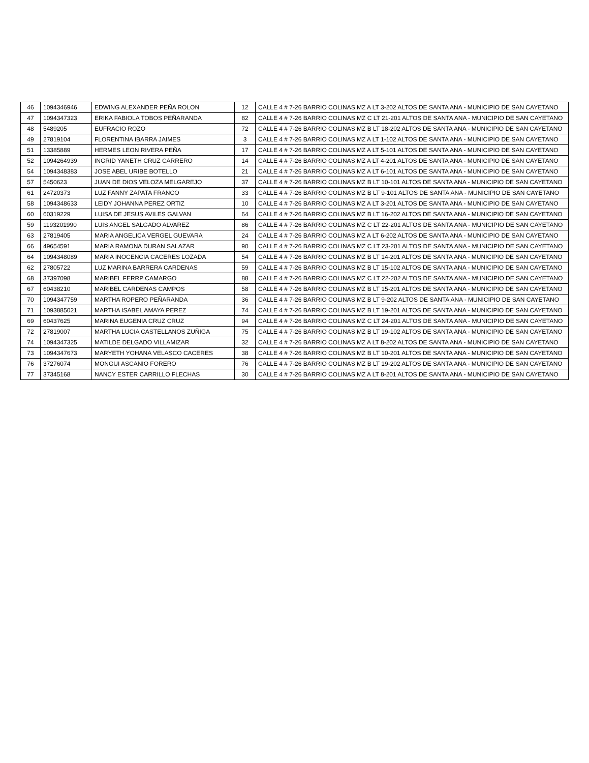| 46 | 1094346946 | EDWING ALEXANDER PEÑA ROLON | 12 | CALLE 4 # 7-26 BARRIO COLINAS MZ A LT 3-202 ALTOS DE SANTA ANA - MUNICIPIO DE SAN CAYETANO |
| 47 | 1094347323 | ERIKA FABIOLA TOBOS PEÑARANDA | 82 | CALLE 4 # 7-26 BARRIO COLINAS MZ C LT 21-201 ALTOS DE SANTA ANA - MUNICIPIO DE SAN CAYETANO |
| 48 | 5489205 | EUFRACIO ROZO | 72 | CALLE 4 # 7-26 BARRIO COLINAS MZ B LT 18-202 ALTOS DE SANTA ANA - MUNICIPIO DE SAN CAYETANO |
| 49 | 27819104 | FLORENTINA IBARRA JAIMES | 3 | CALLE 4 # 7-26 BARRIO COLINAS MZ A LT 1-102 ALTOS DE SANTA ANA - MUNICIPIO DE SAN CAYETANO |
| 51 | 13385889 | HERMES LEON RIVERA PEÑA | 17 | CALLE 4 # 7-26 BARRIO COLINAS MZ A LT 5-101 ALTOS DE SANTA ANA - MUNICIPIO DE SAN CAYETANO |
| 52 | 1094264939 | INGRID YANETH CRUZ CARRERO | 14 | CALLE 4 # 7-26 BARRIO COLINAS MZ A LT 4-201 ALTOS DE SANTA ANA - MUNICIPIO DE SAN CAYETANO |
| 54 | 1094348383 | JOSE ABEL URIBE BOTELLO | 21 | CALLE 4 # 7-26 BARRIO COLINAS MZ A LT 6-101 ALTOS DE SANTA ANA - MUNICIPIO DE SAN CAYETANO |
| 57 | 5450623 | JUAN DE DIOS VELOZA MELGAREJO | 37 | CALLE 4 # 7-26 BARRIO COLINAS MZ B LT 10-101 ALTOS DE SANTA ANA - MUNICIPIO DE SAN CAYETANO |
| 61 | 24720373 | LUZ FANNY ZAPATA FRANCO | 33 | CALLE 4 # 7-26 BARRIO COLINAS MZ B LT 9-101 ALTOS DE SANTA ANA - MUNICIPIO DE SAN CAYETANO |
| 58 | 1094348633 | LEIDY JOHANNA PEREZ ORTIZ | 10 | CALLE 4 # 7-26 BARRIO COLINAS MZ A LT 3-201 ALTOS DE SANTA ANA - MUNICIPIO DE SAN CAYETANO |
| 60 | 60319229 | LUISA DE JESUS AVILES GALVAN | 64 | CALLE 4 # 7-26 BARRIO COLINAS MZ B LT 16-202 ALTOS DE SANTA ANA - MUNICIPIO DE SAN CAYETANO |
| 59 | 1193201990 | LUIS ANGEL SALGADO ALVAREZ | 86 | CALLE 4 # 7-26 BARRIO COLINAS MZ C LT 22-201 ALTOS DE SANTA ANA - MUNICIPIO DE SAN CAYETANO |
| 63 | 27819405 | MARIA ANGELICA VERGEL GUEVARA | 24 | CALLE 4 # 7-26 BARRIO COLINAS MZ A LT 6-202 ALTOS DE SANTA ANA - MUNICIPIO DE SAN CAYETANO |
| 66 | 49654591 | MARIA RAMONA DURAN SALAZAR | 90 | CALLE 4 # 7-26 BARRIO COLINAS MZ C LT 23-201 ALTOS DE SANTA ANA - MUNICIPIO DE SAN CAYETANO |
| 64 | 1094348089 | MARIA INOCENCIA CACERES LOZADA | 54 | CALLE 4 # 7-26 BARRIO COLINAS MZ B LT 14-201 ALTOS DE SANTA ANA - MUNICIPIO DE SAN CAYETANO |
| 62 | 27805722 | LUZ MARINA BARRERA CARDENAS | 59 | CALLE 4 # 7-26 BARRIO COLINAS MZ B LT 15-102 ALTOS DE SANTA ANA - MUNICIPIO DE SAN CAYETANO |
| 68 | 37397098 | MARIBEL FERRP CAMARGO | 88 | CALLE 4 # 7-26 BARRIO COLINAS MZ C LT 22-202 ALTOS DE SANTA ANA - MUNICIPIO DE SAN CAYETANO |
| 67 | 60438210 | MARIBEL CARDENAS CAMPOS | 58 | CALLE 4 # 7-26 BARRIO COLINAS MZ B LT 15-201 ALTOS DE SANTA ANA - MUNICIPIO DE SAN CAYETANO |
| 70 | 1094347759 | MARTHA ROPERO PEÑARANDA | 36 | CALLE 4 # 7-26 BARRIO COLINAS MZ B LT 9-202 ALTOS DE SANTA ANA - MUNICIPIO DE SAN CAYETANO |
| 71 | 1093885021 | MARTHA ISABEL AMAYA PEREZ | 74 | CALLE 4 # 7-26 BARRIO COLINAS MZ B LT 19-201 ALTOS DE SANTA ANA - MUNICIPIO DE SAN CAYETANO |
| 69 | 60437625 | MARINA EUGENIA CRUZ CRUZ | 94 | CALLE 4 # 7-26 BARRIO COLINAS MZ C LT 24-201 ALTOS DE SANTA ANA - MUNICIPIO DE SAN CAYETANO |
| 72 | 27819007 | MARTHA LUCIA CASTELLANOS ZUÑIGA | 75 | CALLE 4 # 7-26 BARRIO COLINAS MZ B LT 19-102 ALTOS DE SANTA ANA - MUNICIPIO DE SAN CAYETANO |
| 74 | 1094347325 | MATILDE DELGADO VILLAMIZAR | 32 | CALLE 4 # 7-26 BARRIO COLINAS MZ A LT 8-202 ALTOS DE SANTA ANA - MUNICIPIO DE SAN CAYETANO |
| 73 | 1094347673 | MARYETH YOHANA VELASCO CACERES | 38 | CALLE 4 # 7-26 BARRIO COLINAS MZ B LT 10-201 ALTOS DE SANTA ANA - MUNICIPIO DE SAN CAYETANO |
| 76 | 37276074 | MONGUI ASCANIO FORERO | 76 | CALLE 4 # 7-26 BARRIO COLINAS MZ B LT 19-202 ALTOS DE SANTA ANA - MUNICIPIO DE SAN CAYETANO |
| 77 | 37345168 | NANCY ESTER CARRILLO FLECHAS | 30 | CALLE 4 # 7-26 BARRIO COLINAS MZ A LT 8-201 ALTOS DE SANTA ANA - MUNICIPIO DE SAN CAYETANO |